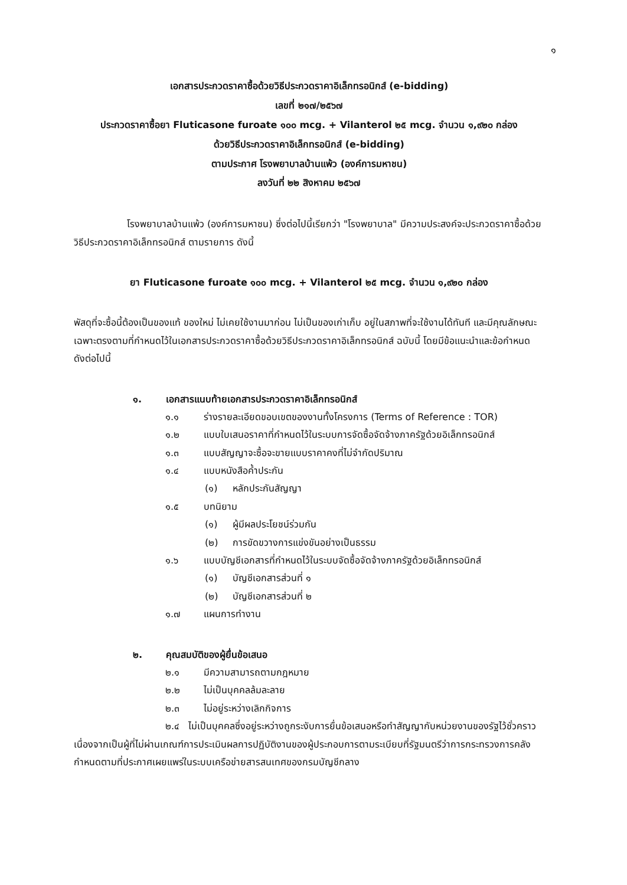๑
เอกสารประกวดราคาซื้อด้วยวิธีประกวดราคาอิเล็กทรอนิกส์ (e-bidding)
เลขที่ ๒๑๗/๒๕๖๗
ประกวดราคาซื้อยา Fluticasone furoate ๑๐๐ mcg. + Vilanterol ๒๕ mcg. จำนวน ๑,๙๒๐ กล่อง
ด้วยวิธีประกวดราคาอิเล็กทรอนิกส์ (e-bidding)
ตามประกาศ โรงพยาบาลบ้านแพ้ว (องค์การมหาชน)
ลงวันที่ ๒๒ สิงหาคม ๒๕๖๗
โรงพยาบาลบ้านแพ้ว (องค์การมหาชน) ซึ่งต่อไปนี้เรียกว่า "โรงพยาบาล" มีความประสงค์จะประกวดราคาซื้อด้วยวิธีประกวดราคาอิเล็กทรอนิกส์ ตามรายการ ดังนี้
ยา Fluticasone furoate ๑๐๐ mcg. + Vilanterol ๒๕ mcg. จำนวน ๑,๙๒๐ กล่อง
พัสดุที่จะซื้อนี้ต้องเป็นของแท้ ของใหม่ ไม่เคยใช้งานมาก่อน ไม่เป็นของเก่าเก็บ อยู่ในสภาพที่จะใช้งานได้ทันที และมีคุณลักษณะเฉพาะตรงตามที่กำหนดไว้ในเอกสารประกวดราคาซื้อด้วยวิธีประกวดราคาอิเล็กทรอนิกส์ ฉบับนี้ โดยมีข้อแนะนำและข้อกำหนด ดังต่อไปนี้
๑. เอกสารแนบท้ายเอกสารประกวดราคาอิเล็กทรอนิกส์
๑.๑ ร่างรายละเอียดขอบเขตของงานทั้งโครงการ (Terms of Reference : TOR)
๑.๒ แบบใบเสนอราคาที่กำหนดไว้ในระบบการจัดซื้อจัดจ้างภาครัฐด้วยอิเล็กทรอนิกส์
๑.๓ แบบสัญญาจะซื้อจะขายแบบราคาคงที่ไม่จำกัดปริมาณ
๑.๔ แบบหนังสือค้ำประกัน
(๑) หลักประกันสัญญา
๑.๕ บทนิยาม
(๑) ผู้มีผลประโยชน์ร่วมกัน
(๒) การขัดขวางการแข่งขันอย่างเป็นธรรม
๑.๖ แบบบัญชีเอกสารที่กำหนดไว้ในระบบจัดซื้อจัดจ้างภาครัฐด้วยอิเล็กทรอนิกส์
(๑) บัญชีเอกสารส่วนที่ ๑
(๒) บัญชีเอกสารส่วนที่ ๒
๑.๗ แผนการทำงาน
๒. คุณสมบัติของผู้ยื่นข้อเสนอ
๒.๑ มีความสามารถตามกฎหมาย
๒.๒ ไม่เป็นบุคคลล้มละลาย
๒.๓ ไม่อยู่ระหว่างเลิกกิจการ
๒.๔ ไม่เป็นบุคคลซึ่งอยู่ระหว่างถูกระงับการยื่นข้อเสนอหรือทำสัญญากับหน่วยงานของรัฐไว้ชั่วคราว เนื่องจากเป็นผู้ที่ไม่ผ่านเกณฑ์การประเมินผลการปฏิบัติงานของผู้ประกอบการตามระเบียบที่รัฐมนตรีว่าการกระทรวงการคลังกำหนดตามที่ประกาศเผยแพร่ในระบบเครือข่ายสารสนเทศของกรมบัญชีกลาง